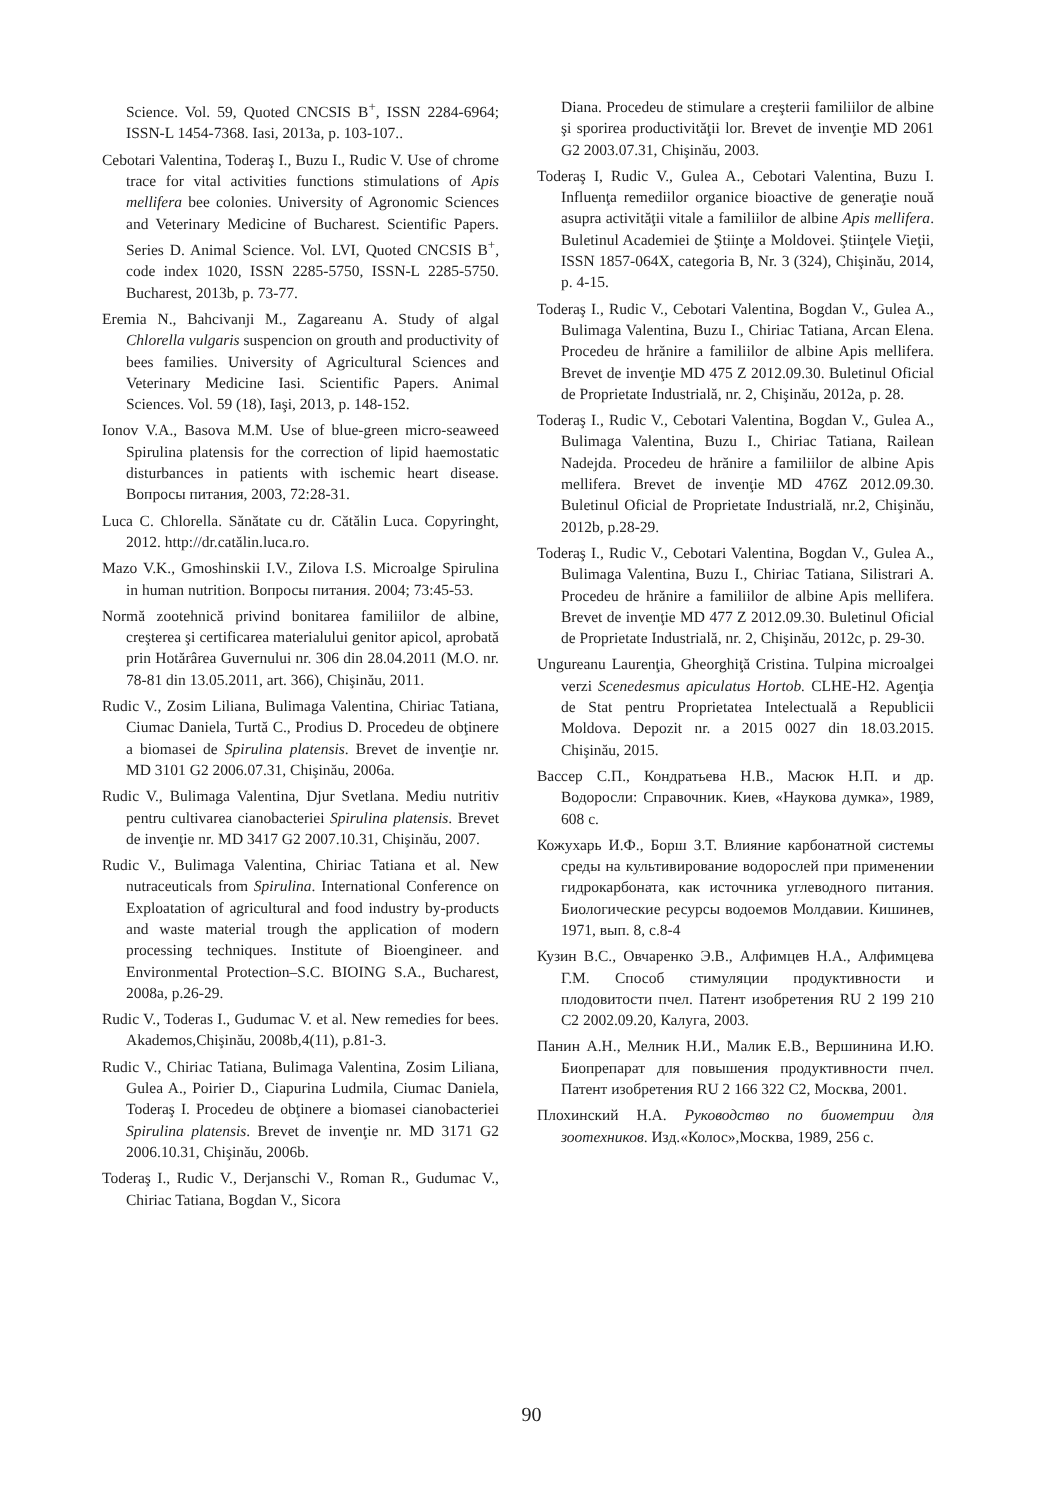Science. Vol. 59, Quoted CNCSIS B<sup>+</sup>, ISSN 2284-6964; ISSN-L 1454-7368. Iasi, 2013a, p. 103-107..
Cebotari Valentina, Toderaş I., Buzu I., Rudic V. Use of chrome trace for vital activities functions stimulations of Apis mellifera bee colonies. University of Agronomic Sciences and Veterinary Medicine of Bucharest. Scientific Papers. Series D. Animal Science. Vol. LVI, Quoted CNCSIS B<sup>+</sup>, code index 1020, ISSN 2285-5750, ISSN-L 2285-5750. Bucharest, 2013b, p. 73-77.
Eremia N., Bahcivanji M., Zagareanu A. Study of algal Chlorella vulgaris suspencion on grouth and productivity of bees families. University of Agricultural Sciences and Veterinary Medicine Iasi. Scientific Papers. Animal Sciences. Vol. 59 (18), Iaşi, 2013, p. 148-152.
Ionov V.A., Basova M.M. Use of blue-green micro-seaweed Spirulina platensis for the correction of lipid haemostatic disturbances in patients with ischemic heart disease. Вопросы питания, 2003, 72:28-31.
Luca C. Chlorella. Sănătate cu dr. Cătălin Luca. Copyringht, 2012. http://dr.catălin.luca.ro.
Mazo V.K., Gmoshinskii I.V., Zilova I.S. Microalge Spirulina in human nutrition. Вопросы питания. 2004; 73:45-53.
Normă zootehnică privind bonitarea familiilor de albine, creşterea şi certificarea materialului genitor apicol, aprobată prin Hotărârea Guvernului nr. 306 din 28.04.2011 (M.O. nr. 78-81 din 13.05.2011, art. 366), Chişinău, 2011.
Rudic V., Zosim Liliana, Bulimaga Valentina, Chiriac Tatiana, Ciumac Daniela, Turtă C., Prodius D. Procedeu de obţinere a biomasei de Spirulina platensis. Brevet de invenţie nr. MD 3101 G2 2006.07.31, Chişinău, 2006a.
Rudic V., Bulimaga Valentina, Djur Svetlana. Mediu nutritiv pentru cultivarea cianobacteriei Spirulina platensis. Brevet de invenţie nr. MD 3417 G2 2007.10.31, Chişinău, 2007.
Rudic V., Bulimaga Valentina, Chiriac Tatiana et al. New nutraceuticals from Spirulina. International Conference on Exploatation of agricultural and food industry by-products and waste material trough the application of modern processing techniques. Institute of Bioengineer. and Environmental Protection–S.C. BIOING S.A., Bucharest, 2008a, p.26-29.
Rudic V., Toderas I., Gudumac V. et al. New remedies for bees. Akademos,Chişinău, 2008b,4(11), p.81-3.
Rudic V., Chiriac Tatiana, Bulimaga Valentina, Zosim Liliana, Gulea A., Poirier D., Ciapurina Ludmila, Ciumac Daniela, Toderaş I. Procedeu de obţinere a biomasei cianobacteriei Spirulina platensis. Brevet de invenţie nr. MD 3171 G2 2006.10.31, Chişinău, 2006b.
Toderaş I., Rudic V., Derjanschi V., Roman R., Gudumac V., Chiriac Tatiana, Bogdan V., Sicora
Diana. Procedeu de stimulare a creşterii familiilor de albine şi sporirea productivităţii lor. Brevet de invenţie MD 2061 G2 2003.07.31, Chişinău, 2003.
Toderaş I, Rudic V., Gulea A., Cebotari Valentina, Buzu I. Influenţa remediilor organice bioactive de generaţie nouă asupra activităţii vitale a familiilor de albine Apis mellifera. Buletinul Academiei de Ştiinţe a Moldovei. Ştiinţele Vieţii, ISSN 1857-064X, categoria B, Nr. 3 (324), Chişinău, 2014, p. 4-15.
Toderaş I., Rudic V., Cebotari Valentina, Bogdan V., Gulea A., Bulimaga Valentina, Buzu I., Chiriac Tatiana, Arcan Elena. Procedeu de hrănire a familiilor de albine Apis mellifera. Brevet de invenţie MD 475 Z 2012.09.30. Buletinul Oficial de Proprietate Industrială, nr. 2, Chişinău, 2012a, p. 28.
Toderaş I., Rudic V., Cebotari Valentina, Bogdan V., Gulea A., Bulimaga Valentina, Buzu I., Chiriac Tatiana, Railean Nadejda. Procedeu de hrănire a familiilor de albine Apis mellifera. Brevet de invenţie MD 476Z 2012.09.30. Buletinul Oficial de Proprietate Industrială, nr.2, Chişinău, 2012b, p.28-29.
Toderaş I., Rudic V., Cebotari Valentina, Bogdan V., Gulea A., Bulimaga Valentina, Buzu I., Chiriac Tatiana, Silistrari A. Procedeu de hrănire a familiilor de albine Apis mellifera. Brevet de invenţie MD 477 Z 2012.09.30. Buletinul Oficial de Proprietate Industrială, nr. 2, Chişinău, 2012c, p. 29-30.
Ungureanu Laurenţia, Gheorghiţă Cristina. Tulpina microalgei verzi Scenedesmus apiculatus Hortob. CLHE-H2. Agenţia de Stat pentru Proprietatea Intelectuală a Republicii Moldova. Depozit nr. a 2015 0027 din 18.03.2015. Chişinău, 2015.
Вассер С.П., Кондратьева Н.В., Масюк Н.П. и др. Водоросли: Справочник. Киев, «Наукова думка», 1989, 608 с.
Кожухарь И.Ф., Борш З.Т. Влияние карбонатной системы среды на культивирование водорослей при применении гидрокарбоната, как источника углеводного питания. Биологические ресурсы водоемов Молдавии. Кишинев, 1971, вып. 8, с.8-4
Кузин В.С., Овчаренко Э.В., Алфимцев Н.А., Алфимцева Г.М. Способ стимуляции продуктивности и плодовитости пчел. Патент изобретения RU 2 199 210 C2 2002.09.20, Калуга, 2003.
Панин А.Н., Мелник Н.И., Малик Е.В., Вершинина И.Ю. Биопрепарат для повышения продуктивности пчел. Патент изобретения RU 2 166 322 C2, Москва, 2001.
Плохинский Н.А. Руководство по биометрии для зоотехников. Изд.«Колос»,Москва, 1989, 256 с.
90